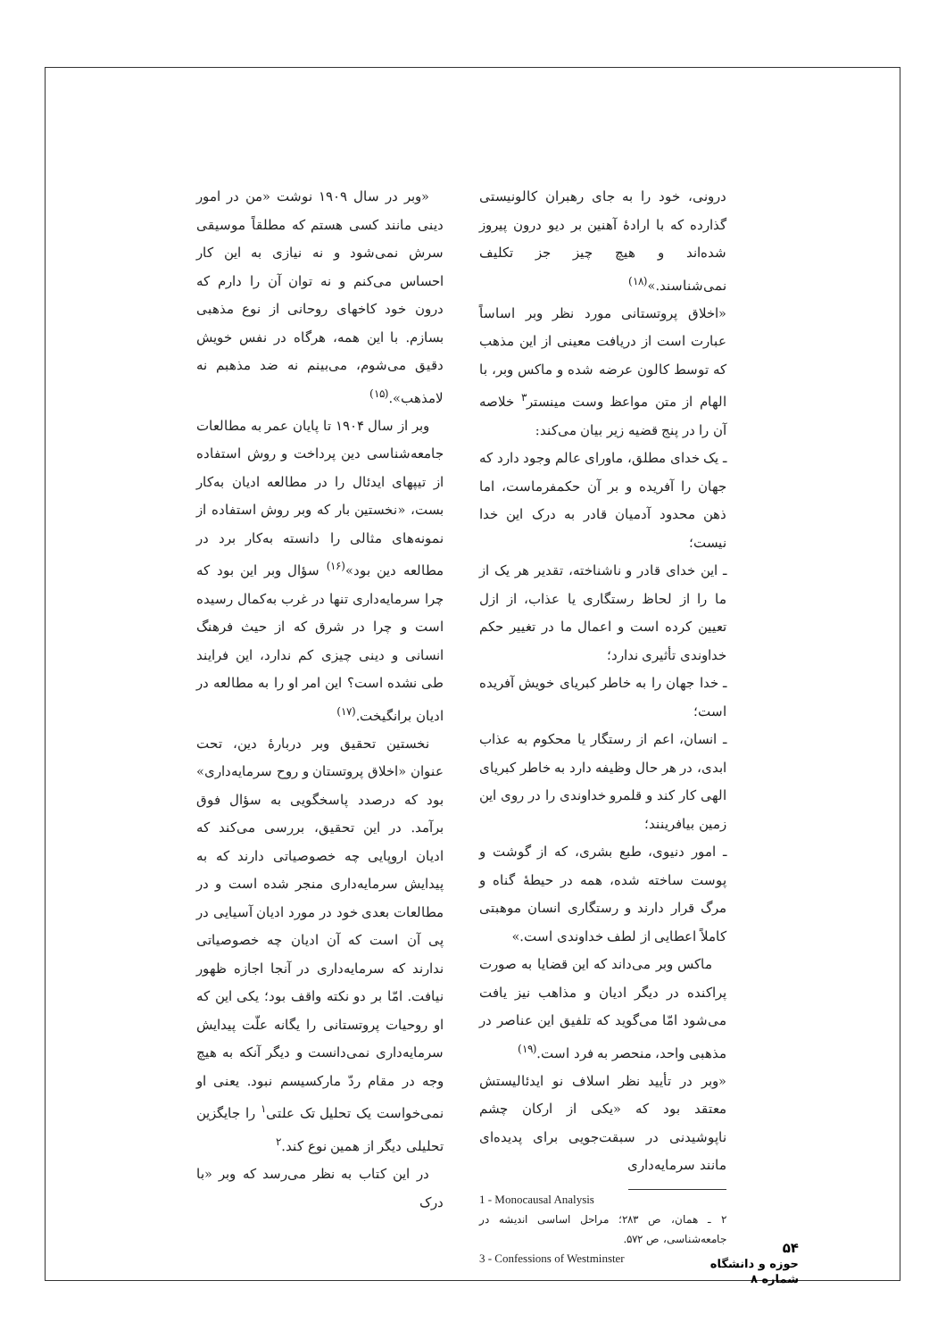«وبر در سال ۱۹۰۹ نوشت «من در امور دینی مانند کسی هستم که مطلقاً موسیقی سرش نمی‌شود و نه نیازی به این کار احساس می‌کنم و نه توان آن را دارم که درون خود کاخهای روحانی از نوع مذهبی بسازم. با این همه، هرگاه در نفس خویش دقیق می‌شوم، می‌بینم نه ضد مذهبم نه لامذهب».<sup>(۱۵)</sup>
وبر از سال ۱۹۰۴ تا پایان عمر به مطالعات جامعه‌شناسی دین پرداخت و روش استفاده از تیپهای ایدئال را در مطالعه ادیان به‌کار بست، «نخستین بار که وبر روش استفاده از نمونه‌های مثالی را دانسته به‌کار برد در مطالعه دین بود»<sup>(۱۶)</sup> سؤال وبر این بود که چرا سرمایه‌داری تنها در غرب به‌کمال رسیده است و چرا در شرق که از حیث فرهنگ انسانی و دینی چیزی کم ندارد، این فرایند طی نشده است؟ این امر او را به مطالعه در ادیان برانگیخت.<sup>(۱۷)</sup>
نخستین تحقیق وبر دربارهٔ دین، تحت عنوان «اخلاق پروتستان و روح سرمایه‌داری» بود که درصدد پاسخگویی به سؤال فوق برآمد. در این تحقیق، بررسی می‌کند که ادیان اروپایی چه خصوصیاتی دارند که به پیدایش سرمایه‌داری منجر شده است و در مطالعات بعدی خود در مورد ادیان آسیایی در پی آن است که آن ادیان چه خصوصیاتی ندارند که سرمایه‌داری در آنجا اجازه ظهور نیافت. امّا بر دو نکته واقف بود؛ یکی این که او روحیات پروتستانی را یگانه علّت پیدایش سرمایه‌داری نمی‌دانست و دیگر آنکه به هیچ وجه در مقام ردّ مارکسیسم نبود. یعنی او نمی‌خواست یک تحلیل تک علتی<sup>۱</sup> را جایگزین تحلیلی دیگر از همین نوع کند.<sup>۲</sup>
در این کتاب به نظر می‌رسد که وبر «با درک
درونی، خود را به جای رهبران کالونیستی گذارده که با ارادهٔ آهنین بر دیو درون پیروز شده‌اند و هیچ چیز جز تکلیف نمی‌شناسند.»<sup>(۱۸)</sup>
«اخلاق پروتستانی مورد نظر وبر اساساً عبارت است از دریافت معینی از این مذهب که توسط کالون عرضه شده و ماکس وبر، با الهام از متن مواعظ وست مینستر<sup>۳</sup> خلاصه آن را در پنج قضیه زیر بیان می‌کند:
ـ یک خدای مطلق، ماورای عالم وجود دارد که جهان را آفریده و بر آن حکمفرماست، اما ذهن محدود آدمیان قادر به درک این خدا نیست؛
ـ این خدای قادر و ناشناخته، تقدیر هر یک از ما را از لحاظ رستگاری یا عذاب، از ازل تعیین کرده است و اعمال ما در تغییر حکم خداوندی تأثیری ندارد؛
ـ خدا جهان را به خاطر کبریای خویش آفریده است؛
ـ انسان، اعم از رستگار یا محکوم به عذاب ابدی، در هر حال وظیفه دارد به خاطر کبریای الهی کار کند و قلمرو خداوندی را در روی این زمین بیافرینند؛
ـ امور دنیوی، طبع بشری، که از گوشت و پوست ساخته شده، همه در حیطهٔ گناه و مرگ قرار دارند و رستگاری انسان موهبتی کاملاً اعطایی از لطف خداوندی است.»
ماکس وبر می‌داند که این قضایا به صورت پراکنده در دیگر ادیان و مذاهب نیز یافت می‌شود امّا می‌گوید که تلفیق این عناصر در مذهبی واحد، منحصر به فرد است.<sup>(۱۹)</sup>
«وبر در تأیید نظر اسلاف نو ایدئالیستش معتقد بود که «یکی از ارکان چشم ناپوشیدنی در سبقت‌جویی برای پدیده‌ای مانند سرمایه‌داری
1 - Monocausal Analysis
۲ ـ همان، ص ۲۸۳؛ مراحل اساسی اندیشه در جامعه‌شناسی، ص ۵۷۲.
3 - Confessions of Westminster
۵۴
حوزه و دانشگاه
شماره ۸